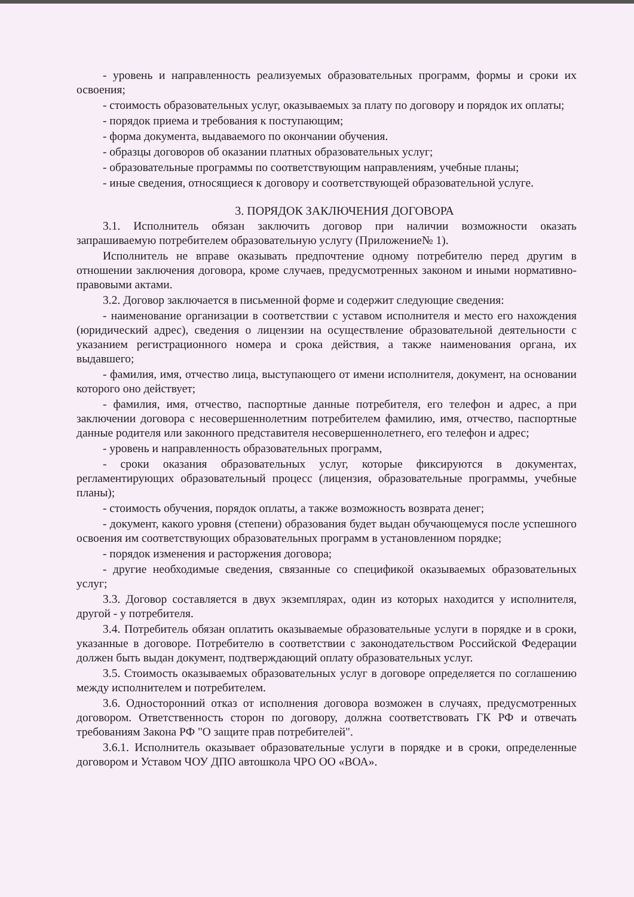- уровень и направленность реализуемых образовательных программ, формы и сроки их освоения;
- стоимость образовательных услуг, оказываемых за плату по договору и порядок их оплаты;
- порядок приема и требования к поступающим;
- форма документа, выдаваемого по окончании обучения.
- образцы договоров об оказании платных образовательных услуг;
- образовательные программы по соответствующим направлениям, учебные планы;
- иные сведения, относящиеся к договору и соответствующей образовательной услуге.
3. ПОРЯДОК ЗАКЛЮЧЕНИЯ ДОГОВОРА
3.1. Исполнитель обязан заключить договор при наличии возможности оказать запрашиваемую потребителем образовательную услугу (Приложение№ 1).
Исполнитель не вправе оказывать предпочтение одному потребителю перед другим в отношении заключения договора, кроме случаев, предусмотренных законом и иными нормативно-правовыми актами.
3.2. Договор заключается в письменной форме и содержит следующие сведения:
- наименование организации в соответствии с уставом исполнителя и место его нахождения (юридический адрес), сведения о лицензии на осуществление образовательной деятельности с указанием регистрационного номера и срока действия, а также наименования органа, их выдавшего;
- фамилия, имя, отчество лица, выступающего от имени исполнителя, документ, на основании которого оно действует;
- фамилия, имя, отчество, паспортные данные потребителя, его телефон и адрес, а при заключении договора с несовершеннолетним потребителем фамилию, имя, отчество, паспортные данные родителя или законного представителя несовершеннолетнего, его телефон и адрес;
- уровень и направленность образовательных программ,
- сроки оказания образовательных услуг, которые фиксируются в документах, регламентирующих образовательный процесс (лицензия, образовательные программы, учебные планы);
- стоимость обучения, порядок оплаты, а также возможность возврата денег;
- документ, какого уровня (степени) образования будет выдан обучающемуся после успешного освоения им соответствующих образовательных программ в установленном порядке;
- порядок изменения и расторжения договора;
- другие необходимые сведения, связанные со спецификой оказываемых образовательных услуг;
3.3. Договор составляется в двух экземплярах, один из которых находится у исполнителя, другой - у потребителя.
3.4. Потребитель обязан оплатить оказываемые образовательные услуги в порядке и в сроки, указанные в договоре. Потребителю в соответствии с законодательством Российской Федерации должен быть выдан документ, подтверждающий оплату образовательных услуг.
3.5. Стоимость оказываемых образовательных услуг в договоре определяется по соглашению между исполнителем и потребителем.
3.6. Односторонний отказ от исполнения договора возможен в случаях, предусмотренных договором. Ответственность сторон по договору, должна соответствовать ГК РФ и отвечать требованиям Закона РФ "О защите прав потребителей".
3.6.1. Исполнитель оказывает образовательные услуги в порядке и в сроки, определенные договором и Уставом ЧОУ ДПО автошкола ЧРО ОО «ВОА».